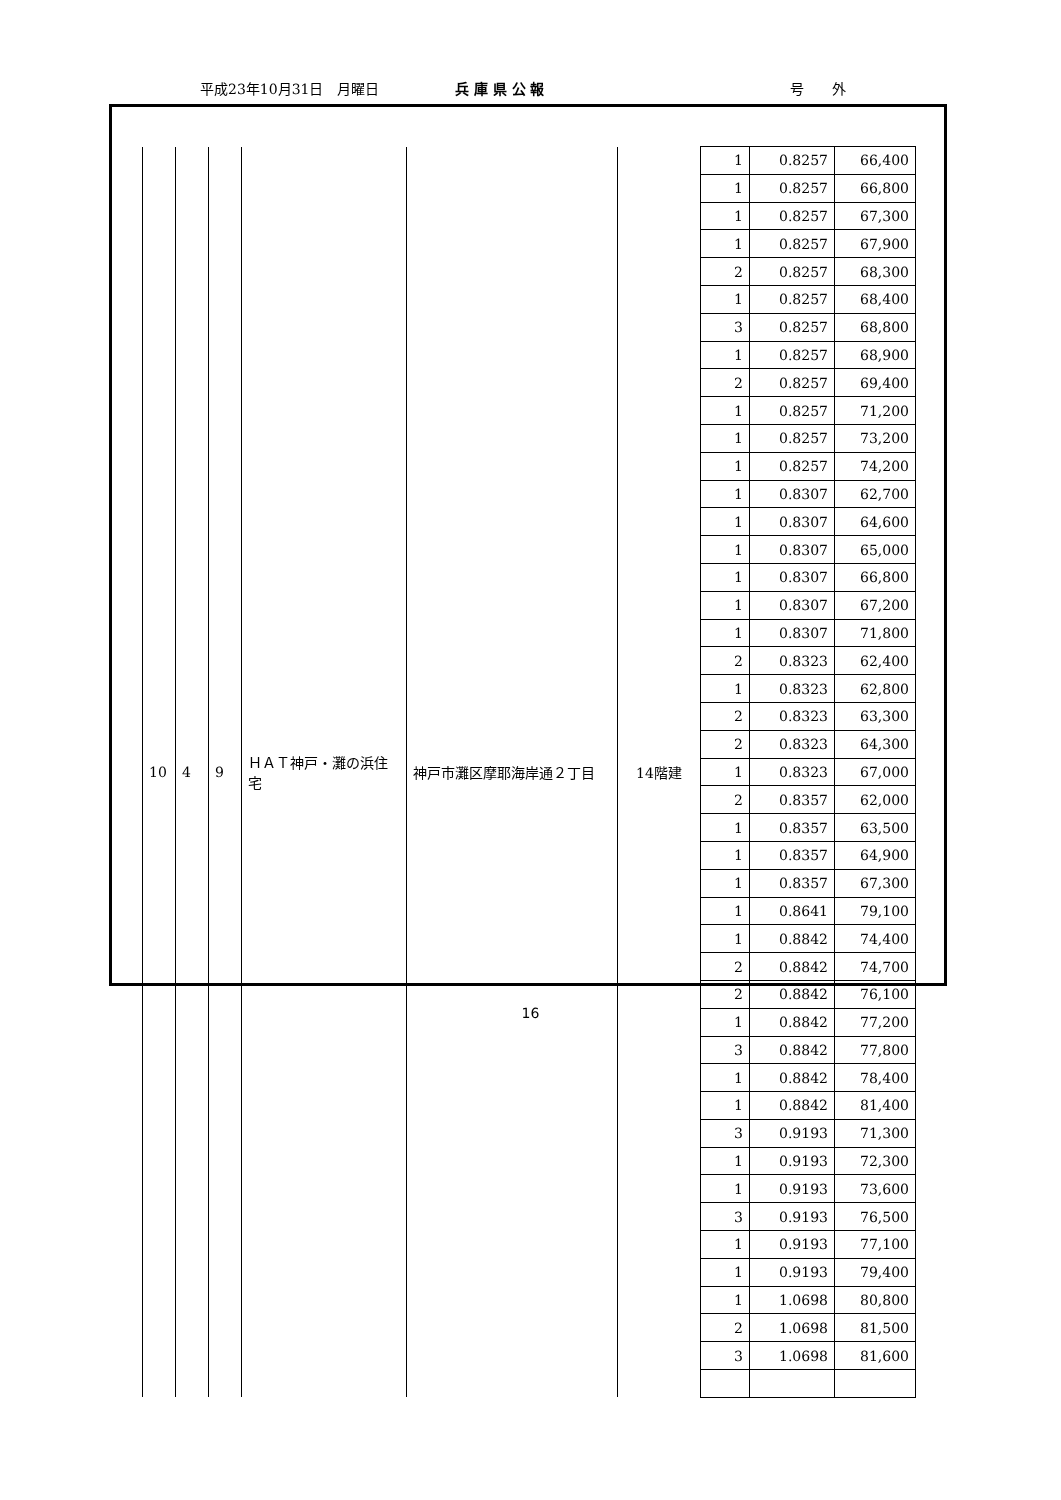平成23年10月31日　月曜日 兵 庫 県 公 報 号　　外
| 10 | 4 | 9 | ＨＡＴ神戸・灘の浜住宅 | 神戸市灘区摩耶海岸通２丁目 | 14階建 | 1 | 0.8257 | 66,400 |
| | | | | | | 1 | 0.8257 | 66,800 |
| | | | | | | 1 | 0.8257 | 67,300 |
| | | | | | | 1 | 0.8257 | 67,900 |
| | | | | | | 2 | 0.8257 | 68,300 |
| | | | | | | 1 | 0.8257 | 68,400 |
| | | | | | | 3 | 0.8257 | 68,800 |
| | | | | | | 1 | 0.8257 | 68,900 |
| | | | | | | 2 | 0.8257 | 69,400 |
| | | | | | | 1 | 0.8257 | 71,200 |
| | | | | | | 1 | 0.8257 | 73,200 |
| | | | | | | 1 | 0.8257 | 74,200 |
| | | | | | | 1 | 0.8307 | 62,700 |
| | | | | | | 1 | 0.8307 | 64,600 |
| | | | | | | 1 | 0.8307 | 65,000 |
| | | | | | | 1 | 0.8307 | 66,800 |
| | | | | | | 1 | 0.8307 | 67,200 |
| | | | | | | 1 | 0.8307 | 71,800 |
| | | | | | | 2 | 0.8323 | 62,400 |
| | | | | | | 1 | 0.8323 | 62,800 |
| | | | | | | 2 | 0.8323 | 63,300 |
| | | | | | | 2 | 0.8323 | 64,300 |
| | | | | | | 1 | 0.8323 | 67,000 |
| | | | | | | 2 | 0.8357 | 62,000 |
| | | | | | | 1 | 0.8357 | 63,500 |
| | | | | | | 1 | 0.8357 | 64,900 |
| | | | | | | 1 | 0.8357 | 67,300 |
| | | | | | | 1 | 0.8641 | 79,100 |
| | | | | | | 1 | 0.8842 | 74,400 |
| | | | | | | 2 | 0.8842 | 74,700 |
| | | | | | | 2 | 0.8842 | 76,100 |
| | | | | | | 1 | 0.8842 | 77,200 |
| | | | | | | 3 | 0.8842 | 77,800 |
| | | | | | | 1 | 0.8842 | 78,400 |
| | | | | | | 1 | 0.8842 | 81,400 |
| | | | | | | 3 | 0.9193 | 71,300 |
| | | | | | | 1 | 0.9193 | 72,300 |
| | | | | | | 1 | 0.9193 | 73,600 |
| | | | | | | 3 | 0.9193 | 76,500 |
| | | | | | | 1 | 0.9193 | 77,100 |
| | | | | | | 1 | 0.9193 | 79,400 |
| | | | | | | 1 | 1.0698 | 80,800 |
| | | | | | | 2 | 1.0698 | 81,500 |
| | | | | | | 3 | 1.0698 | 81,600 |
16